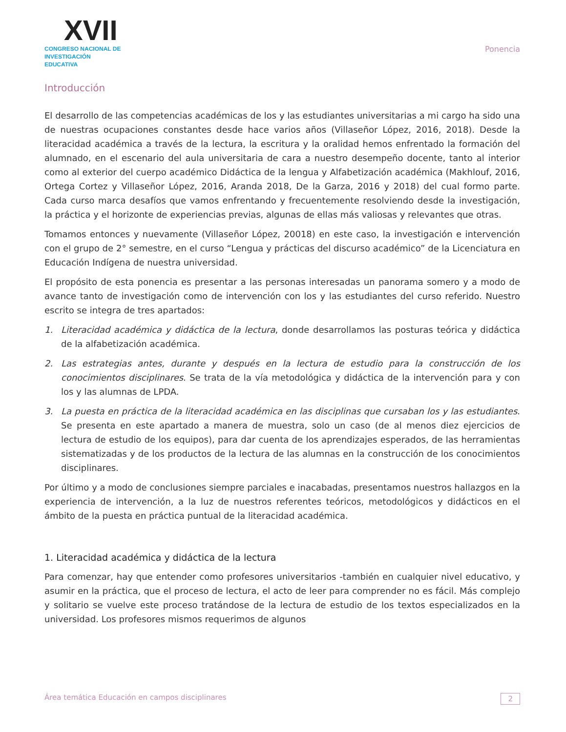XVII
CONGRESO NACIONAL DE
INVESTIGACIÓN EDUCATIVA
Ponencia
Introducción
El desarrollo de las competencias académicas de los y las estudiantes universitarias a mi cargo ha sido una de nuestras ocupaciones constantes desde hace varios años (Villaseñor López, 2016, 2018). Desde la literacidad académica a través de la lectura, la escritura y la oralidad hemos enfrentado la formación del alumnado, en el escenario del aula universitaria de cara a nuestro desempeño docente, tanto al interior como al exterior del cuerpo académico Didáctica de la lengua y Alfabetización académica (Makhlouf, 2016, Ortega Cortez y Villaseñor López, 2016, Aranda 2018, De la Garza, 2016 y 2018) del cual formo parte. Cada curso marca desafíos que vamos enfrentando y frecuentemente resolviendo desde la investigación, la práctica y el horizonte de experiencias previas, algunas de ellas más valiosas y relevantes que otras.
Tomamos entonces y nuevamente (Villaseñor López, 20018) en este caso, la investigación e intervención con el grupo de 2° semestre, en el curso “Lengua y prácticas del discurso académico” de la Licenciatura en Educación Indígena de nuestra universidad.
El propósito de esta ponencia es presentar a las personas interesadas un panorama somero y a modo de avance tanto de investigación como de intervención con los y las estudiantes del curso referido. Nuestro escrito se integra de tres apartados:
1. Literacidad académica y didáctica de la lectura, donde desarrollamos las posturas teórica y didáctica de la alfabetización académica.
2. Las estrategias antes, durante y después en la lectura de estudio para la construcción de los conocimientos disciplinares. Se trata de la vía metodológica y didáctica de la intervención para y con los y las alumnas de LPDA.
3. La puesta en práctica de la literacidad académica en las disciplinas que cursaban los y las estudiantes. Se presenta en este apartado a manera de muestra, solo un caso (de al menos diez ejercicios de lectura de estudio de los equipos), para dar cuenta de los aprendizajes esperados, de las herramientas sistematizadas y de los productos de la lectura de las alumnas en la construcción de los conocimientos disciplinares.
Por último y a modo de conclusiones siempre parciales e inacabadas, presentamos nuestros hallazgos en la experiencia de intervención, a la luz de nuestros referentes teóricos, metodológicos y didácticos en el ámbito de la puesta en práctica puntual de la literacidad académica.
1. Literacidad académica y didáctica de la lectura
Para comenzar, hay que entender como profesores universitarios -también en cualquier nivel educativo, y asumir en la práctica, que el proceso de lectura, el acto de leer para comprender no es fácil. Más complejo y solitario se vuelve este proceso tratándose de la lectura de estudio de los textos especializados en la universidad. Los profesores mismos requerimos de algunos
Área temática Educación en campos disciplinares 2